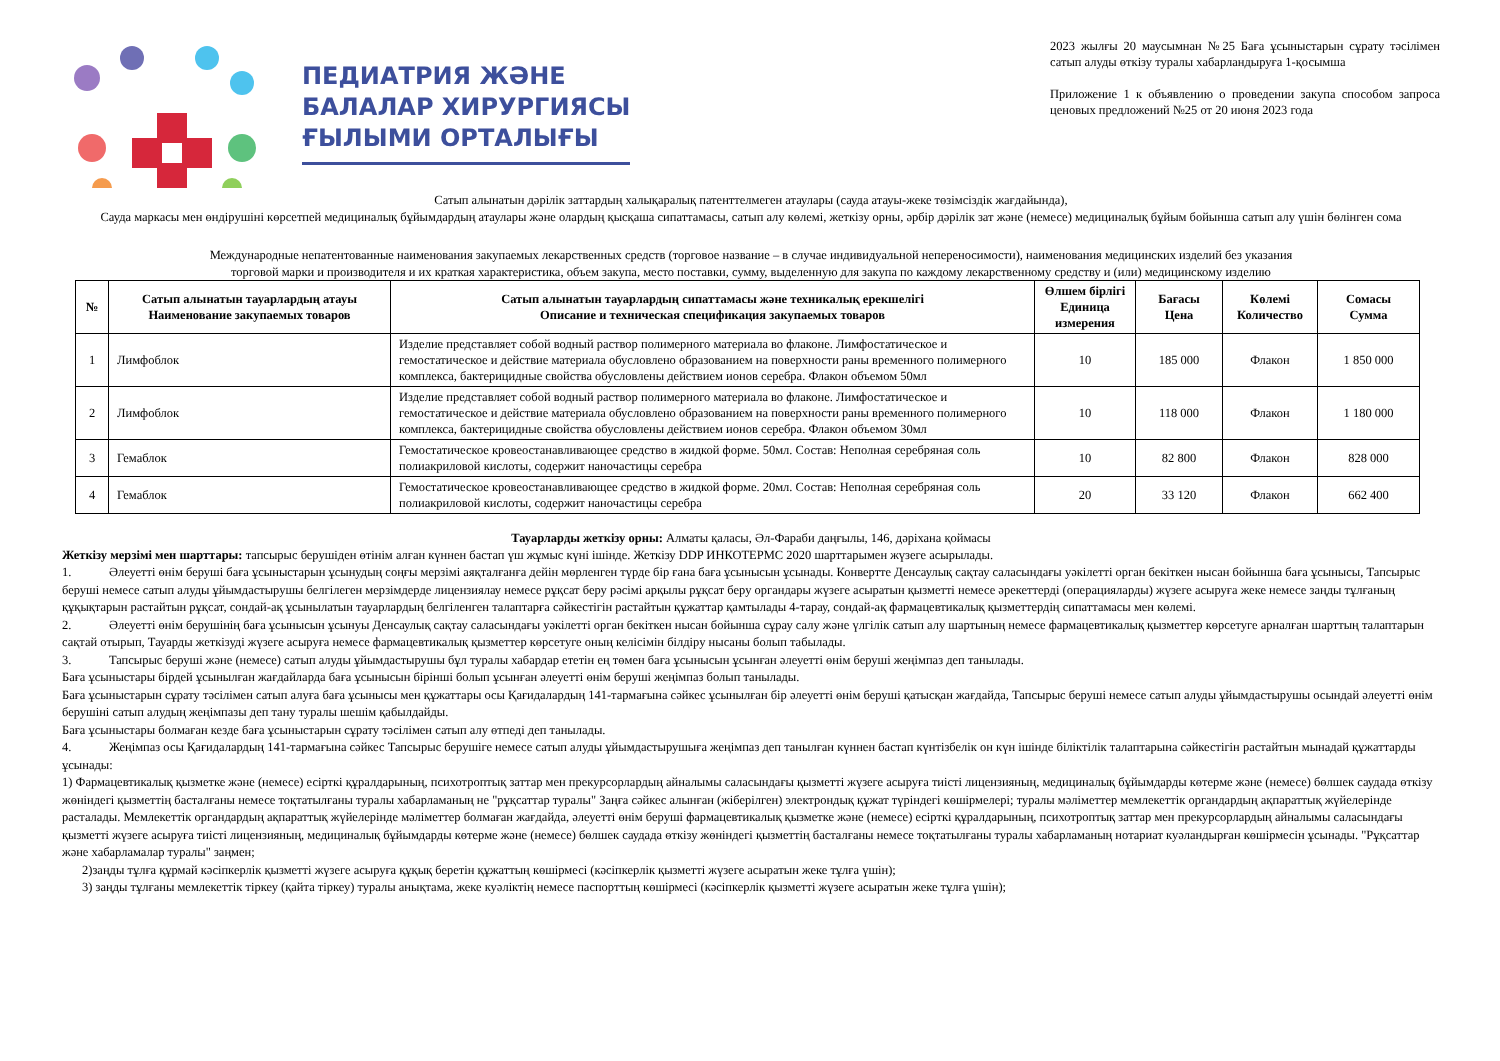ПЕДИАТРИЯ ЖӘНЕ
БАЛАЛАР ХИРУРГИЯСЫ
ҒЫЛЫМИ ОРТАЛЫҒЫ
2023 жылғы 20 маусымнан №25 Баға ұсыныстарын сұрату тәсілімен сатып алуды өткізу туралы хабарландыруға 1-қосымша
Приложение 1 к объявлению о проведении закупа способом запроса ценовых предложений №25 от 20 июня 2023 года
Сатып алынатын дәрілік заттардың халықаралық патенттелмеген атаулары (сауда атауы-жеке төзімсіздік жағдайында),
Сауда маркасы мен өндірушіні көрсетпей медициналық бұйымдардың атаулары және олардың қысқаша сипаттамасы, сатып алу көлемі, жеткізу орны, әрбір дәрілік зат және (немесе) медициналық бұйым бойынша сатып алу үшін бөлінген сома
Международные непатентованные наименования закупаемых лекарственных средств (торговое название – в случае индивидуальной непереносимости), наименования медицинских изделий без указания
торговой марки и производителя и их краткая характеристика, объем закупа, место поставки, сумму, выделенную для закупа по каждому лекарственному средству и (или) медицинскому изделию
| № | Сатып алынатын тауарлардың атауы Наименование закупаемых товаров | Сатып алынатын тауарлардың сипаттамасы және техникалық ерекшелігі Описание и техническая спецификация закупаемых товаров | Өлшем бірлігі Единица измерения | Бағасы Цена | Көлемі Количество | Сомасы Сумма |
| --- | --- | --- | --- | --- | --- | --- |
| 1 | Лимфоблок | Изделие представляет собой водный раствор полимерного материала во флаконе. Лимфостатическое и гемостатическое и действие материала обусловлено образованием на поверхности раны временного полимерного комплекса, бактерицидные свойства обусловлены действием ионов серебра. Флакон объемом 50мл | 10 | 185 000 | Флакон | 1 850 000 |
| 2 | Лимфоблок | Изделие представляет собой водный раствор полимерного материала во флаконе. Лимфостатическое и гемостатическое и действие материала обусловлено образованием на поверхности раны временного полимерного комплекса, бактерицидные свойства обусловлены действием ионов серебра. Флакон объемом 30мл | 10 | 118 000 | Флакон | 1 180 000 |
| 3 | Гемаблок | Гемостатическое кровеостанавливающее средство в жидкой форме. 50мл. Состав: Неполная серебряная соль полиакриловой кислоты, содержит наночастицы серебра | 10 | 82 800 | Флакон | 828 000 |
| 4 | Гемаблок | Гемостатическое кровеостанавливающее средство в жидкой форме. 20мл. Состав: Неполная серебряная соль полиакриловой кислоты, содержит наночастицы серебра | 20 | 33 120 | Флакон | 662 400 |
Тауарларды жеткізу орны: Алматы қаласы, Әл-Фараби даңғылы, 146, дәріхана қоймасы
Жеткізу мерзімі мен шарттары: тапсырыс берушіден өтінім алған күннен бастап үш жұмыс күні ішінде. Жеткізу DDP ИНКОТЕРМС 2020 шарттарымен жүзеге асырылады.
1. Әлеуетті өнім беруші баға ұсыныстарын ұсынудың соңғы мерзімі аяқталғанға дейін мөрленген түрде бір ғана баға ұсынысын ұсынады. Конвертте Денсаулық сақтау саласындағы уәкілетті орган бекіткен нысан бойынша баға ұсынысы, Тапсырыс беруші немесе сатып алуды ұйымдастырушы белгілеген мерзімдерде лицензиялау немесе рұқсат беру рәсімі арқылы рұқсат беру органдары жүзеге асыратын қызметті немесе әрекеттерді (операцияларды) жүзеге асыруға жеке немесе заңды тұлғаның құқықтарын растайтын рұқсат, сондай-ақ ұсынылатын тауарлардың белгіленген талаптарға сәйкестігін растайтын құжаттар қамтылады 4-тарау, сондай-ақ фармацевтикалық қызметтердің сипаттамасы мен көлемі.
2. Әлеуетті өнім берушінің баға ұсынысын ұсынуы Денсаулық сақтау саласындағы уәкілетті орган бекіткен нысан бойынша сұрау салу және үлгілік сатып алу шартының немесе фармацевтикалық қызметтер көрсетуге арналған шарттың талаптарын сақтай отырып, Тауарды жеткізуді жүзеге асыруға немесе фармацевтикалық қызметтер көрсетуге оның келісімін білдіру нысаны болып табылады.
3. Тапсырыс беруші және (немесе) сатып алуды ұйымдастырушы бұл туралы хабардар ететін ең төмен баға ұсынысын ұсынған әлеуетті өнім беруші жеңімпаз деп танылады.
Баға ұсыныстары бірдей ұсынылған жағдайларда баға ұсынысын бірінші болып ұсынған әлеуетті өнім беруші жеңімпаз болып танылады.
Баға ұсыныстарын сұрату тәсілімен сатып алуға баға ұсынысы мен құжаттары осы Қағидалардың 141-тармағына сәйкес ұсынылған бір әлеуетті өнім беруші қатысқан жағдайда, Тапсырыс беруші немесе сатып алуды ұйымдастырушы осындай әлеуетті өнім берушіні сатып алудың жеңімпазы деп тану туралы шешім қабылдайды.
Баға ұсыныстары болмаған кезде баға ұсыныстарын сұрату тәсілімен сатып алу өтпеді деп танылады.
4. Жеңімпаз осы Қағидалардың 141-тармағына сәйкес Тапсырыс берушіге немесе сатып алуды ұйымдастырушыға жеңімпаз деп танылған күннен бастап күнтізбелік он күн ішінде біліктілік талаптарына сәйкестігін растайтын мынадай құжаттарды ұсынады:
1) Фармацевтикалық қызметке және (немесе) есірткі құралдарының, психотроптық заттар мен прекурсорлардың айналымы саласындағы қызметті жүзеге асыруға тиісті лицензияның, медициналық бұйымдарды көтерме және (немесе) бөлшек саудада өткізу жөніндегі қызметтің басталғаны немесе тоқтатылғаны туралы хабарламаның не "рұқсаттар туралы" Заңға сәйкес алынған (жіберілген) электрондық құжат түріндегі көшірмелері; туралы мәліметтер мемлекеттік органдардың ақпараттық жүйелерінде расталады. Мемлекеттік органдардың ақпараттық жүйелерінде мәліметтер болмаған жағдайда, әлеуетті өнім беруші фармацевтикалық қызметке және (немесе) есірткі құралдарының, психотроптық заттар мен прекурсорлардың айналымы саласындағы қызметті жүзеге асыруға тиісті лицензияның, медициналық бұйымдарды көтерме және (немесе) бөлшек саудада өткізу жөніндегі қызметтің басталғаны немесе тоқтатылғаны туралы хабарламаның нотариат куәландырған көшірмесін ұсынады. "Рұқсаттар және хабарламалар туралы" заңмен;
2)заңды тұлға құрмай кәсіпкерлік қызметті жүзеге асыруға құқық беретін құжаттың көшірмесі (кәсіпкерлік қызметті жүзеге асыратын жеке тұлға үшін);
3) заңды тұлғаны мемлекеттік тіркеу (қайта тіркеу) туралы анықтама, жеке куәліктің немесе паспорттың көшірмесі (кәсіпкерлік қызметті жүзеге асыратын жеке тұлға үшін);